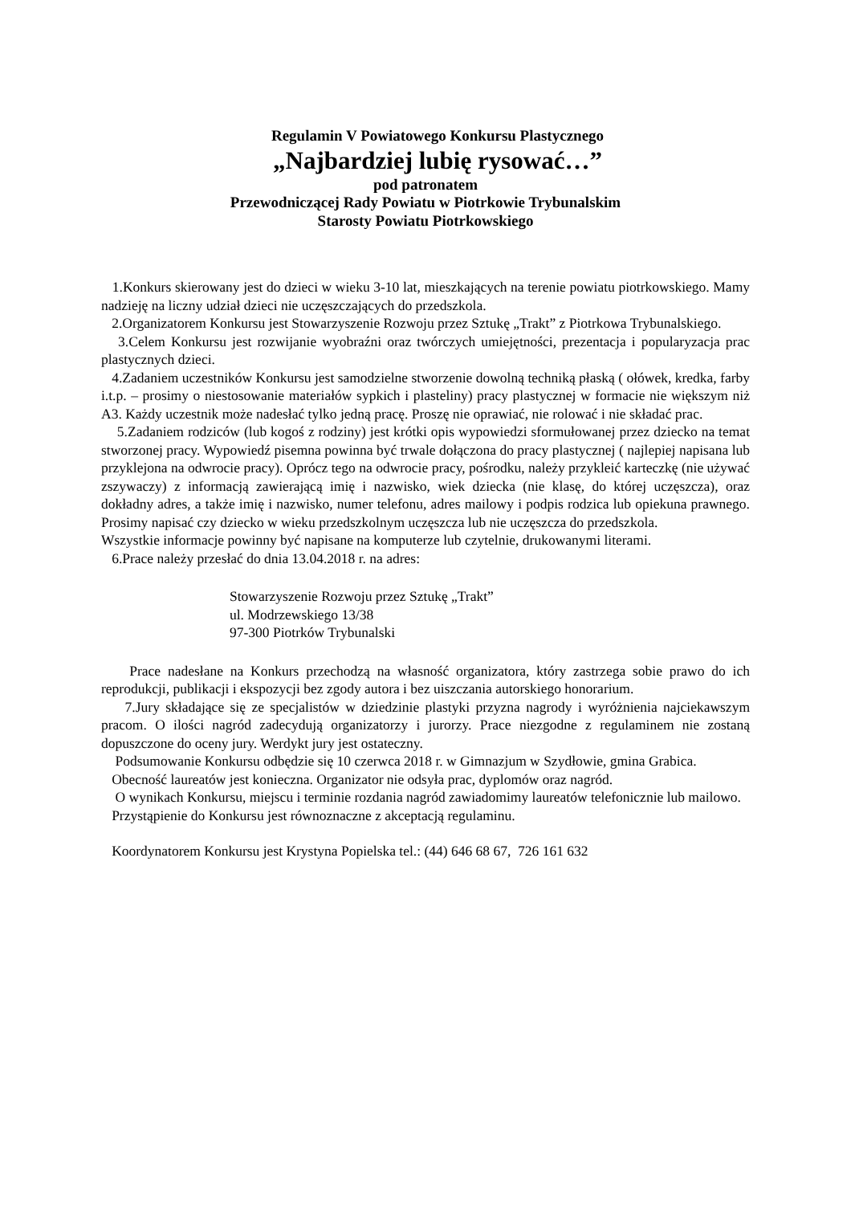Regulamin V Powiatowego Konkursu Plastycznego
„Najbardziej lubię rysować…”
pod patronatem
Przewodniczącej Rady Powiatu w Piotrkowie Trybunalskim
Starosty Powiatu Piotrkowskiego
1.Konkurs skierowany jest do dzieci w wieku 3-10 lat, mieszkających na terenie powiatu piotrkowskiego. Mamy nadzieję na liczny udział dzieci nie uczęszczających do przedszkola.
2.Organizatorem Konkursu jest Stowarzyszenie Rozwoju przez Sztukę „Trakt” z Piotrkowa Trybunalskiego.
3.Celem Konkursu jest rozwijanie wyobraźni oraz twórczych umiejętności, prezentacja i popularyzacja prac plastycznych dzieci.
4.Zadaniem uczestników Konkursu jest samodzielne stworzenie dowolną techniką płaską ( ołówek, kredka, farby i.t.p. – prosimy o niestosowanie materiałów sypkich i plasteliny) pracy plastycznej w formacie nie większym niż A3. Każdy uczestnik może nadesłać tylko jedną pracę. Proszę nie oprawiać, nie rolować i nie składać prac.
5.Zadaniem rodziców (lub kogoś z rodziny) jest krótki opis wypowiedzi sformułowanej przez dziecko na temat stworzonej pracy. Wypowiedź pisemna powinna być trwale dołączona do pracy plastycznej ( najlepiej napisana lub przyklejona na odwrocie pracy). Oprócz tego na odwrocie pracy, pośrodku, należy przykleić karteczkę (nie używać zszywaczy) z informacją zawierającą imię i nazwisko, wiek dziecka (nie klasę, do której uczęszcza), oraz dokładny adres, a także imię i nazwisko, numer telefonu, adres mailowy i podpis rodzica lub opiekuna prawnego. Prosimy napisać czy dziecko w wieku przedszkolnym uczęszcza lub nie uczęszcza do przedszkola.
Wszystkie informacje powinny być napisane na komputerze lub czytelnie, drukowanymi literami.
6.Prace należy przesłać do dnia 13.04.2018 r. na adres:
Stowarzyszenie Rozwoju przez Sztukę „Trakt”
ul. Modrzewskiego 13/38
97-300 Piotrków Trybunalski
Prace nadesłane na Konkurs przechodzą na własność organizatora, który zastrzega sobie prawo do ich reprodukcji, publikacji i ekspozycji bez zgody autora i bez uiszczania autorskiego honorarium.
7.Jury składające się ze specjalistów w dziedzinie plastyki przyzna nagrody i wyróżnienia najciekawszym pracom. O ilości nagród zadecydują organizatorzy i jurorzy. Prace niezgodne z regulaminem nie zostaną dopuszczone do oceny jury. Werdykt jury jest ostateczny.
Podsumowanie Konkursu odbędzie się 10 czerwca 2018 r. w Gimnazjum w Szydłowie, gmina Grabica.
Obecność laureatów jest konieczna. Organizator nie odsyła prac, dyplomów oraz nagród.
O wynikach Konkursu, miejscu i terminie rozdania nagród zawiadomimy laureatów telefonicznie lub mailowo.
Przystąpienie do Konkursu jest równoznaczne z akceptacją regulaminu.
Koordynatorem Konkursu jest Krystyna Popielska tel.: (44) 646 68 67, 726 161 632